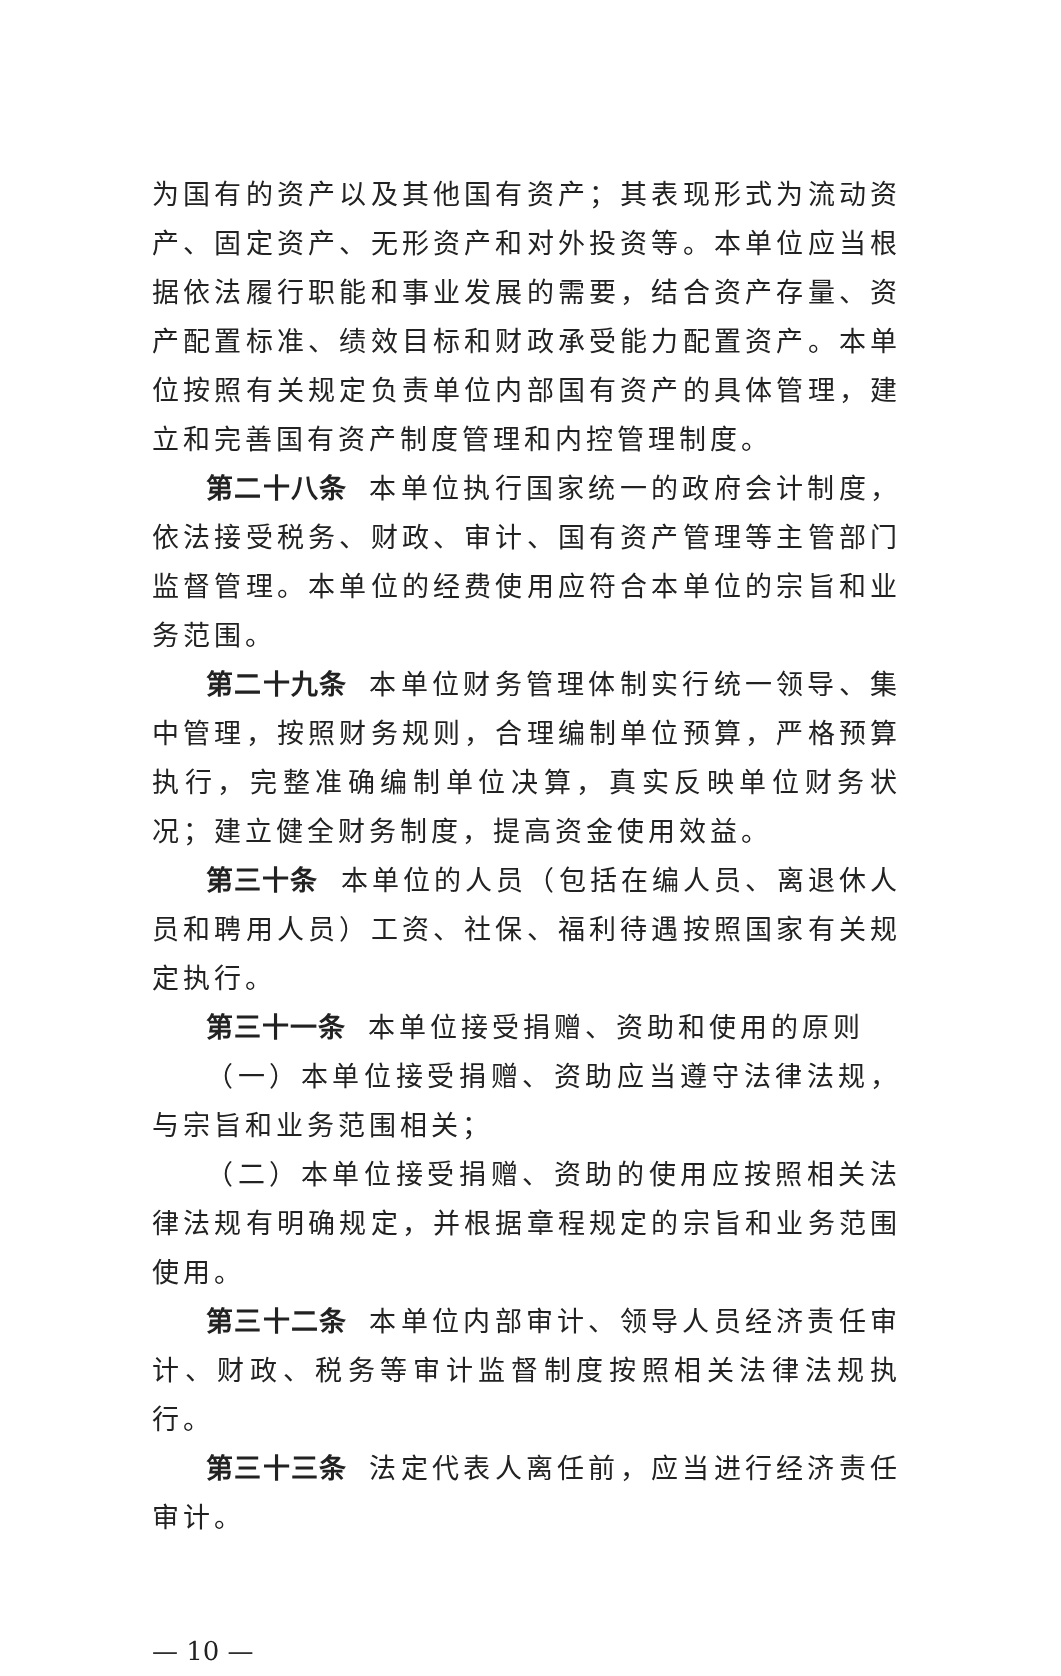为国有的资产以及其他国有资产；其表现形式为流动资产、固定资产、无形资产和对外投资等。本单位应当根据依法履行职能和事业发展的需要，结合资产存量、资产配置标准、绩效目标和财政承受能力配置资产。本单位按照有关规定负责单位内部国有资产的具体管理，建立和完善国有资产制度管理和内控管理制度。
第二十八条 本单位执行国家统一的政府会计制度，依法接受税务、财政、审计、国有资产管理等主管部门监督管理。本单位的经费使用应符合本单位的宗旨和业务范围。
第二十九条 本单位财务管理体制实行统一领导、集中管理，按照财务规则，合理编制单位预算，严格预算执行，完整准确编制单位决算，真实反映单位财务状况；建立健全财务制度，提高资金使用效益。
第三十条 本单位的人员（包括在编人员、离退休人员和聘用人员）工资、社保、福利待遇按照国家有关规定执行。
第三十一条 本单位接受捐赠、资助和使用的原则
（一）本单位接受捐赠、资助应当遵守法律法规，与宗旨和业务范围相关；
（二）本单位接受捐赠、资助的使用应按照相关法律法规有明确规定，并根据章程规定的宗旨和业务范围使用。
第三十二条 本单位内部审计、领导人员经济责任审计、财政、税务等审计监督制度按照相关法律法规执行。
第三十三条 法定代表人离任前，应当进行经济责任审计。
— 10 —